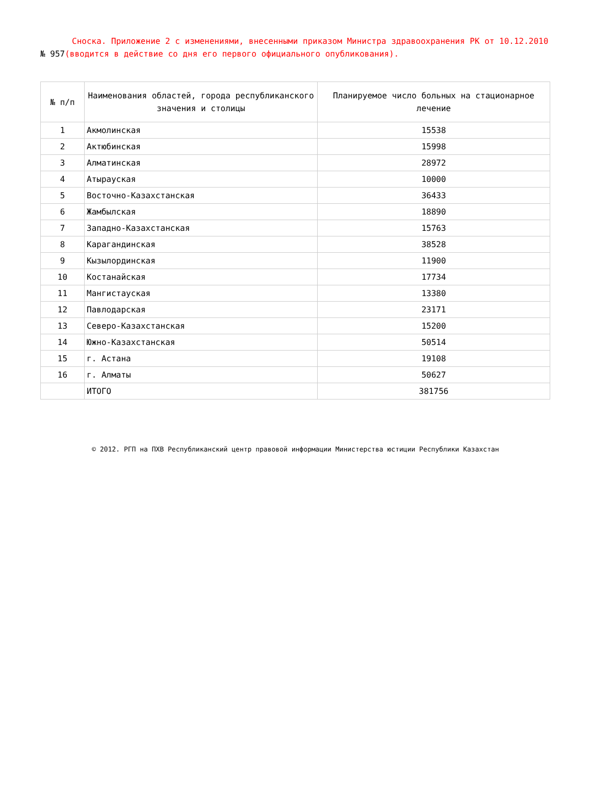Сноска. Приложение 2 с изменениями, внесенными приказом Министра здравоохранения РК от 10.12.2010 № 957(вводится в действие со дня его первого официального опубликования).
| № п/п | Наименования областей, города республиканского значения и столицы | Планируемое число больных на стационарное лечение |
| --- | --- | --- |
| 1 | Акмолинская | 15538 |
| 2 | Актюбинская | 15998 |
| 3 | Алматинская | 28972 |
| 4 | Атырауская | 10000 |
| 5 | Восточно-Казахстанская | 36433 |
| 6 | Жамбылская | 18890 |
| 7 | Западно-Казахстанская | 15763 |
| 8 | Карагандинская | 38528 |
| 9 | Кызылординская | 11900 |
| 10 | Костанайская | 17734 |
| 11 | Мангистауская | 13380 |
| 12 | Павлодарская | 23171 |
| 13 | Северо-Казахстанская | 15200 |
| 14 | Южно-Казахстанская | 50514 |
| 15 | г. Астана | 19108 |
| 16 | г. Алматы | 50627 |
| | ИТОГО | 381756 |
© 2012. РГП на ПХВ Республиканский центр правовой информации Министерства юстиции Республики Казахстан